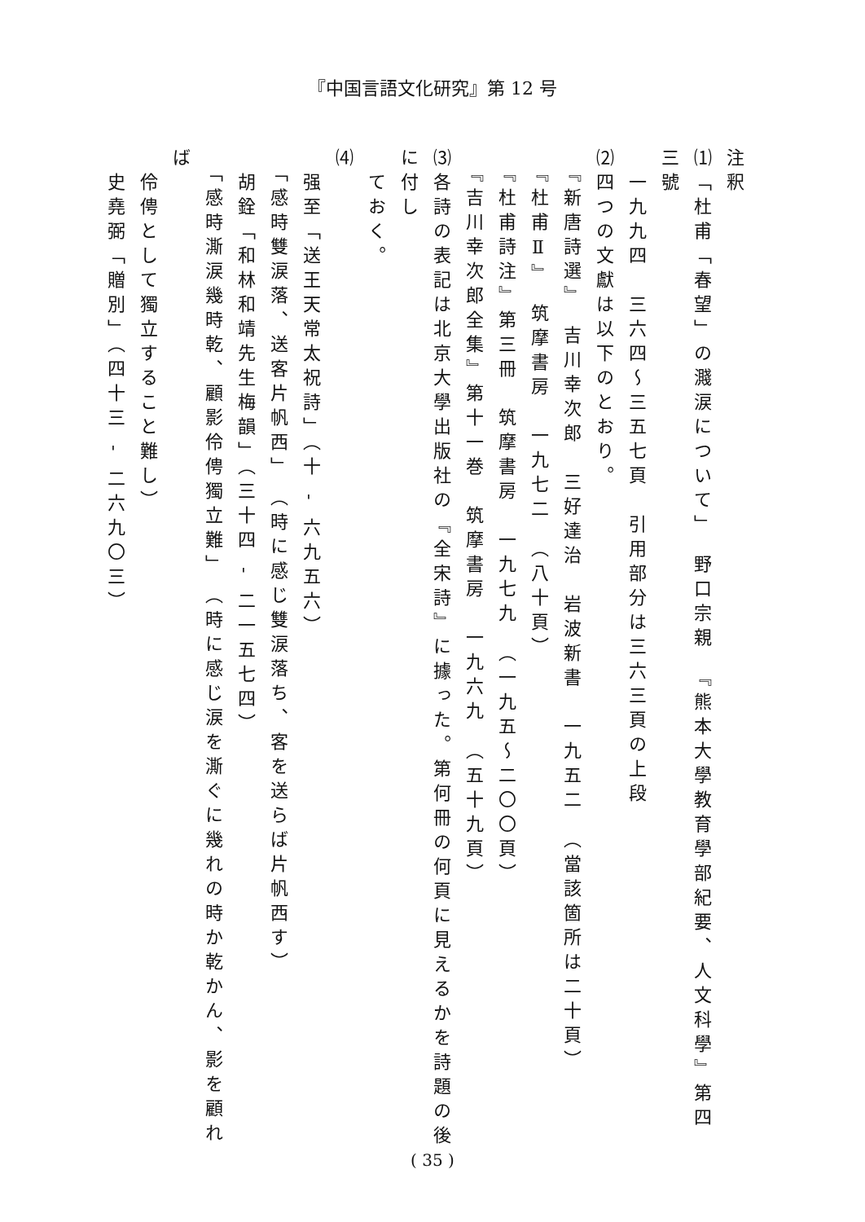『中国言語文化研究』第 12 号
注釈
⑴「杜甫「春望」の濺涙について」　野口宗親　『熊本大學教育學部紀要、人文科學』第四三號
　一九九四　三六四〜三五七頁　引用部分は三六三頁の上段
⑵四つの文獻は以下のとおり。
　『新唐詩選』　吉川幸次郎　三好達治　岩波新書　一九五二　（當該箇所は二十頁）
　『杜甫Ⅱ』　筑摩書房　一九七二　（八十頁）
　『杜甫詩注』第三冊　筑摩書房　一九七九　（一九五〜二〇〇頁）
　『吉川幸次郎全集』第十一巻　筑摩書房　一九六九　（五十九頁）
⑶各詩の表記は北京大學出版社の『全宋詩』に據った。第何冊の何頁に見えるかを詩題の後に付し
　ておく。
⑷
　强至「送王天常太祝詩」（十 - 六九五六）
　「感時雙涙落、送客片帆西」　（時に感じ雙涙落ち、客を送らば片帆西す）
　胡銓「和林和靖先生梅韻」（三十四 - 二一五七四）
　「感時澌涙幾時乾、顧影伶俜獨立難」　（時に感じ涙を澌ぐに幾れの時か乾かん、影を顧れば
　伶俜として獨立すること難し）
　史堯弼「贈別」（四十三 - 二六九〇三）
( 35 )